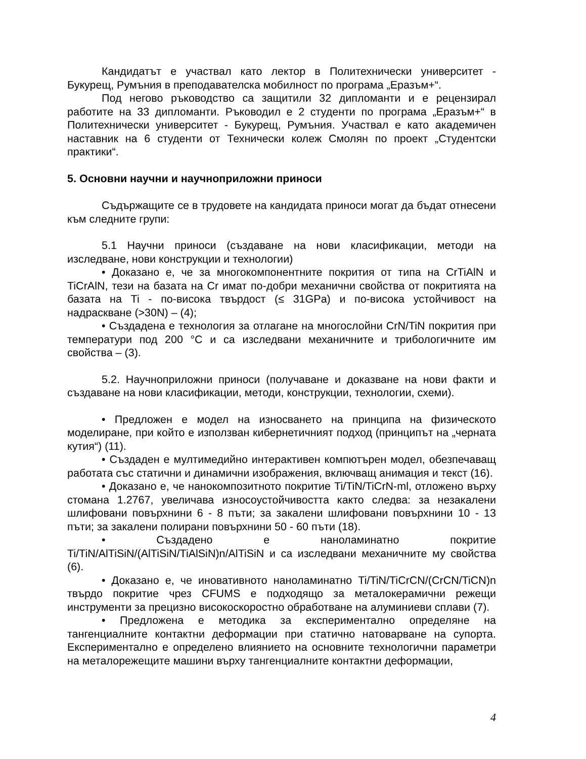Кандидатът е участвал като лектор в Политехнически университет - Букурещ, Румъния в преподавателска мобилност по програма „Еразъм+“.
Под негово ръководство са защитили 32 дипломанти и е рецензирал работите на 33 дипломанти. Ръководил е 2 студенти по програма „Еразъм+“ в Политехнически университет - Букурещ, Румъния. Участвал е като академичен наставник на 6 студенти от Технически колеж Смолян по проект „Студентски практики“.
5. Основни научни и научноприложни приноси
Съдържащите се в трудовете на кандидата приноси могат да бъдат отнесени към следните групи:
5.1 Научни приноси (създаване на нови класификации, методи на изследване, нови конструкции и технологии)
• Доказано е, че за многокомпонентните покрития от типа на CrTiAlN и TiCrAlN, тези на базата на Cr имат по-добри механични свойства от покритията на базата на Ti - по-висока твърдост (≤ 31GPa) и по-висока устойчивост на надраскване (>30N) – (4);
• Създадена е технология за отлагане на многослойни CrN/TiN покрития при температури под 200 °C и са изследвани механичните и трибологичните им свойства – (3).
5.2. Научноприложни приноси (получаване и доказване на нови факти и създаване на нови класификации, методи, конструкции, технологии, схеми).
• Предложен е модел на износването на принципа на физическото моделиране, при който е използван кибернетичният подход (принципът на „черната кутия“) (11).
• Създаден е мултимедийно интерактивен компютърен модел, обезпечаващ работата със статични и динамични изображения, включващ анимация и текст (16).
• Доказано е, че нанокомпозитното покритие Ti/TiN/TiCrN-ml, отложено върху стомана 1.2767, увеличава износоустойчивостта както следва: за незакалени шлифовани повърхнини 6 - 8 пъти; за закалени шлифовани повърхнини 10 - 13 пъти; за закалени полирани повърхнини 50 - 60 пъти (18).
• Създадено е наноламинатно покритие Ti/TiN/AlTiSiN/(AlTiSiN/TiAlSiN)n/AlTiSiN и са изследвани механичните му свойства (6).
• Доказано е, че иновативното наноламинатно Ti/TiN/TiCrCN/(CrCN/TiCN)n твърдо покритие чрез CFUMS е подходящо за металокерамични режещи инструменти за прецизно високоскоростно обработване на алуминиеви сплави (7).
• Предложена е методика за експериментално определяне на тангенциалните контактни деформации при статично натоварване на супорта. Експериментално е определено влиянието на основните технологични параметри на металорежещите машини върху тангенциалните контактни деформации,
4